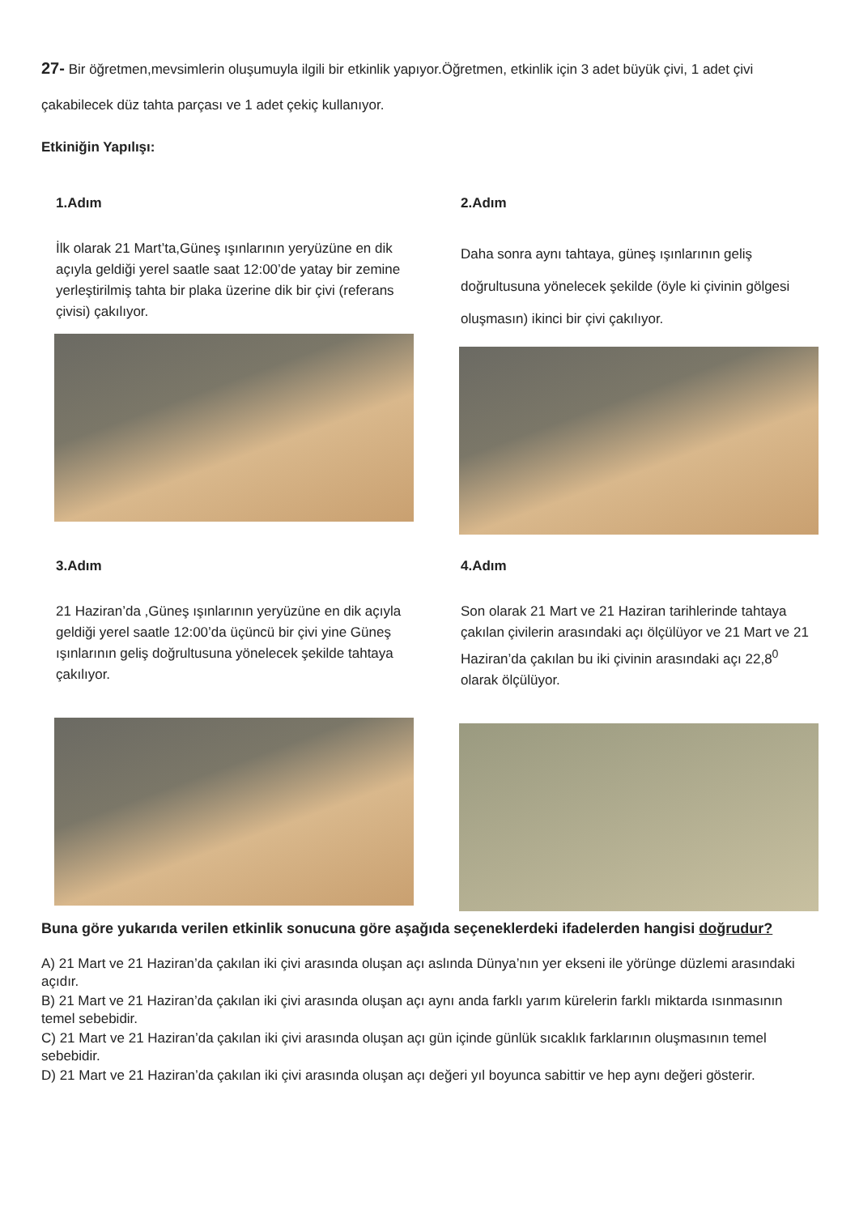27- Bir öğretmen,mevsimlerin oluşumuyla ilgili bir etkinlik yapıyor.Öğretmen, etkinlik için 3 adet büyük çivi, 1 adet çivi çakabilecek düz tahta parçası ve 1 adet çekiç kullanıyor.
Etkiniğin Yapılışı:
1.Adım
İlk olarak 21 Mart’ta,Güneş ışınlarının yeryüzüne en dik açıyla geldiği yerel saatle saat 12:00’de yatay bir zemine yerleştirilmiş tahta bir plaka üzerine dik bir çivi (referans çivisi) çakılıyor.
2.Adım
Daha sonra aynı tahtaya, güneş ışınlarının geliş doğrultusuna yönelecek şekilde (öyle ki çivinin gölgesi oluşmasın) ikinci bir çivi çakılıyor.
3.Adım
21 Haziran’da ,Güneş ışınlarının yeryüzüne en dik açıyla geldiği yerel saatle 12:00’da üçüncü bir çivi yine Güneş ışınlarının geliş doğrultusuna yönelecek şekilde tahtaya çakılıyor.
4.Adım
Son olarak 21 Mart ve 21 Haziran tarihlerinde tahtaya çakılan çivilerin arasındaki açı ölçülüyor ve 21 Mart ve 21 Haziran’da çakılan bu iki çivinin arasındaki açı 22,8<sup>0</sup> olarak ölçülüyor.
Buna göre yukarıda verilen etkinlik sonucuna göre aşağıda seçeneklerdeki ifadelerden hangisi doğrudur?
A) 21 Mart ve 21 Haziran’da çakılan iki çivi arasında oluşan açı aslında Dünya’nın yer ekseni ile yörünge düzlemi arasındaki açıdır.
B) 21 Mart ve 21 Haziran’da çakılan iki çivi arasında oluşan açı aynı anda farklı yarım kürelerin farklı miktarda ısınmasının temel sebebidir.
C) 21 Mart ve 21 Haziran’da çakılan iki çivi arasında oluşan açı gün içinde günlük sıcaklık farklarının oluşmasının temel sebebidir.
D) 21 Mart ve 21 Haziran’da çakılan iki çivi arasında oluşan açı değeri yıl boyunca sabittir ve hep aynı değeri gösterir.